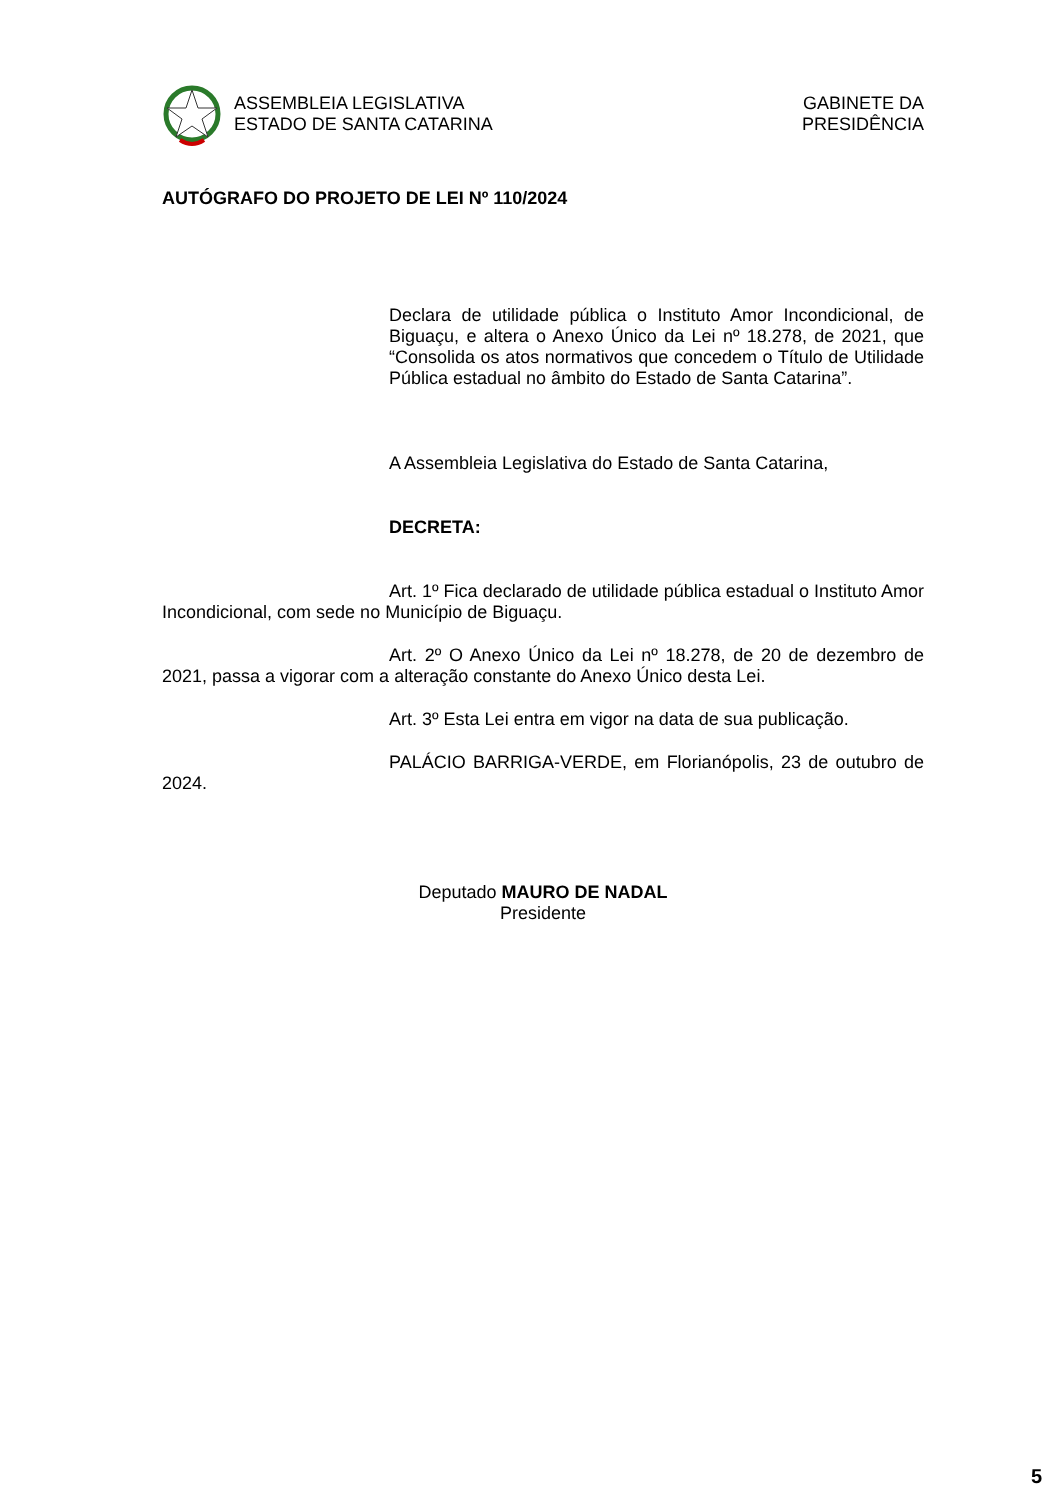ASSEMBLEIA LEGISLATIVA
ESTADO DE SANTA CATARINA
GABINETE DA
PRESIDÊNCIA
AUTÓGRAFO DO PROJETO DE LEI Nº 110/2024
Declara de utilidade pública o Instituto Amor Incondicional, de Biguaçu, e altera o Anexo Único da Lei nº 18.278, de 2021, que “Consolida os atos normativos que concedem o Título de Utilidade Pública estadual no âmbito do Estado de Santa Catarina”.
A Assembleia Legislativa do Estado de Santa Catarina,
DECRETA:
Art. 1º Fica declarado de utilidade pública estadual o Instituto Amor Incondicional, com sede no Município de Biguaçu.
Art. 2º O Anexo Único da Lei nº 18.278, de 20 de dezembro de 2021, passa a vigorar com a alteração constante do Anexo Único desta Lei.
Art. 3º Esta Lei entra em vigor na data de sua publicação.
PALÁCIO BARRIGA-VERDE, em Florianópolis, 23 de outubro de 2024.
Deputado MAURO DE NADAL
Presidente
5